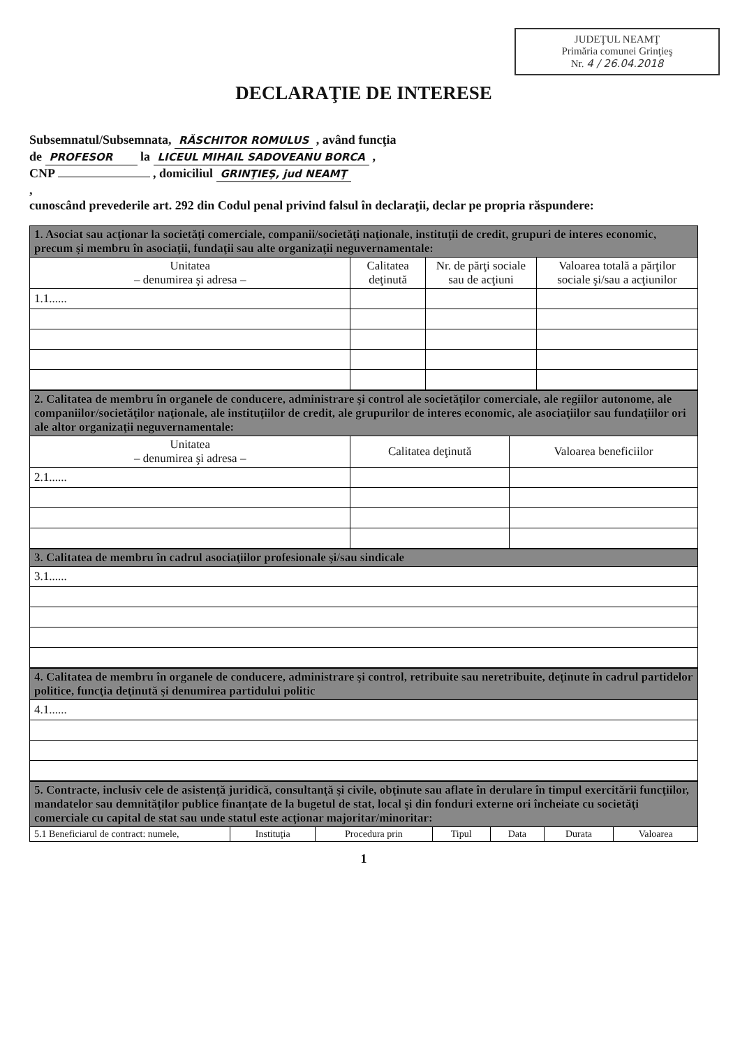JUDEŢUL NEAMŢ
Primăria comunei Grinţieş
Nr. 4 / 26.04.2018
DECLARAŢIE DE INTERESE
Subsemnatul/Subsemnata, RĂSCHITOR ROMULUS , având funcţia
de PROFESOR la LICEUL MIHAIL SADOVEANU BORCA ,
CNP , domiciliul GRINŢIEŞ, jud NEAMŢ
,
cunoscând prevederile art. 292 din Codul penal privind falsul în declaraţii, declar pe propria răspundere:
| 1. Asociat sau acţionar la societăţi comerciale, companii/societăţi naţionale, instituţii de credit, grupuri de interes economic, precum şi membru în asociaţii, fundaţii sau alte organizaţii neguvernamentale: | | | |
| Unitatea – denumirea şi adresa – | Calitatea deţinută | Nr. de părţi sociale sau de acţiuni | Valoarea totală a părţilor sociale şi/sau a acţiunilor |
| 1.1...... | | | |
| 2. Calitatea de membru în organele de conducere, administrare şi control ale societăţilor comerciale, ale regiilor autonome, ale companiilor/societăţilor naţionale, ale instituţiilor de credit, ale grupurilor de interes economic, ale asociaţiilor sau fundaţiilor ori ale altor organizaţii neguvernamentale: | | |
| Unitatea – denumirea şi adresa – | Calitatea deţinută | Valoarea beneficiilor |
| 2.1...... | | |
| 3. Calitatea de membru în cadrul asociaţiilor profesionale şi/sau sindicale |
| 3.1...... |
| 4. Calitatea de membru în organele de conducere, administrare şi control, retribuite sau neretribuite, deţinute în cadrul partidelor politice, funcţia deţinută şi denumirea partidului politic |
| 4.1...... |
| 5. Contracte, inclusiv cele de asistenţă juridică, consultanţă şi civile, obţinute sau aflate în derulare în timpul exercitării funcţiilor, mandatelor sau demnităţilor publice finanţate de la bugetul de stat, local şi din fonduri externe ori încheiate cu societăţi comerciale cu capital de stat sau unde statul este acţionar majoritar/minoritar: | | | | | | |
| 5.1 Beneficiarul de contract: numele, | Instituţia | Procedura prin | Tipul | Data | Durata | Valoarea |
1